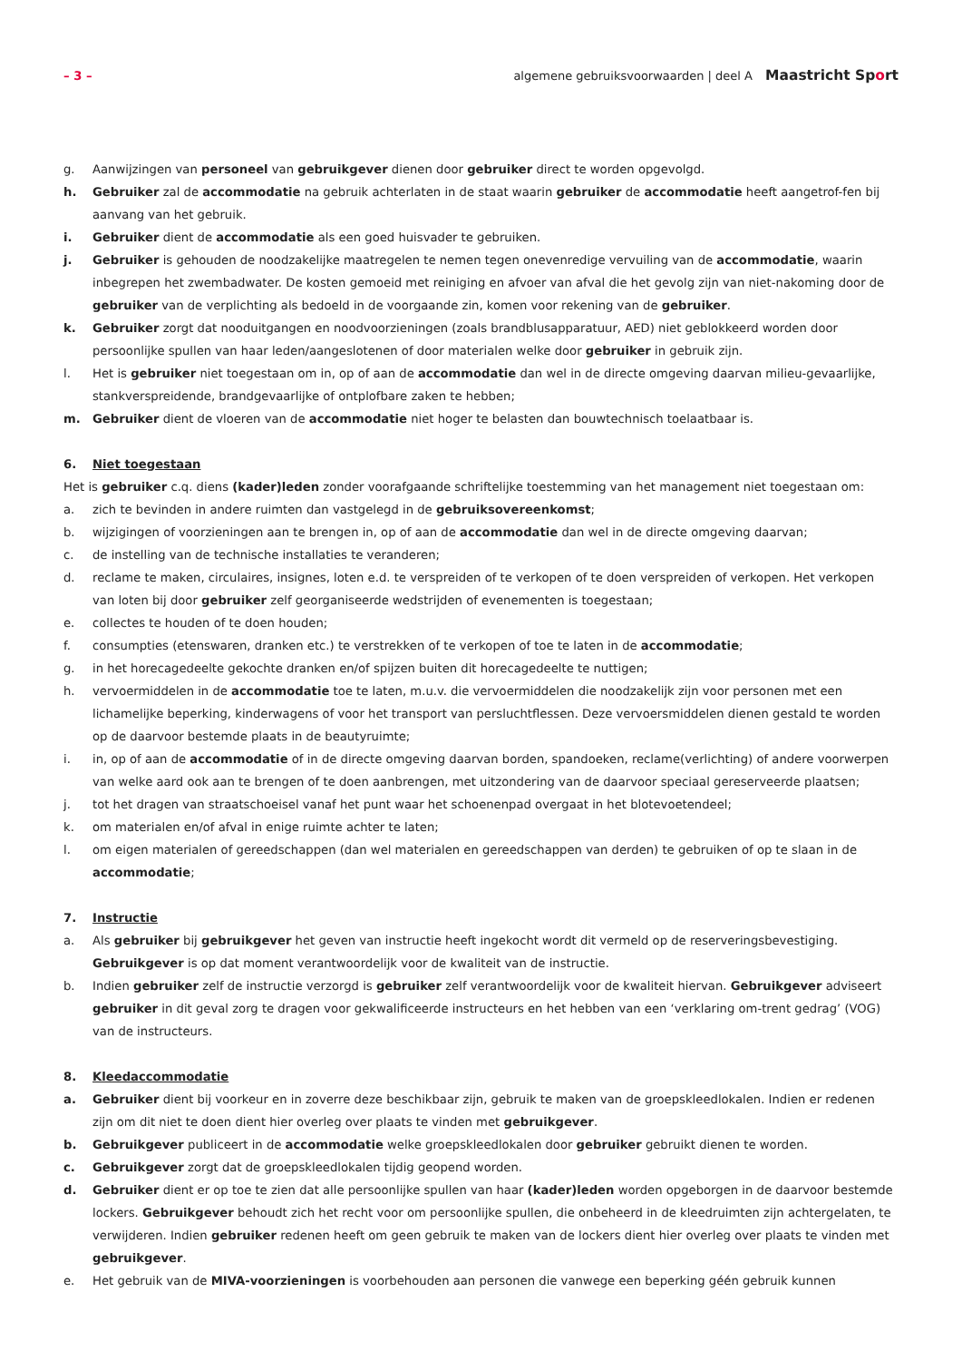– 3 – algemene gebruiksvoorwaarden | deel A Maastricht Sport
g. Aanwijzingen van personeel van gebruikgever dienen door gebruiker direct te worden opgevolgd.
h. Gebruiker zal de accommodatie na gebruik achterlaten in de staat waarin gebruiker de accommodatie heeft aangetrof-fen bij aanvang van het gebruik.
i. Gebruiker dient de accommodatie als een goed huisvader te gebruiken.
j. Gebruiker is gehouden de noodzakelijke maatregelen te nemen tegen onevenredige vervuiling van de accommodatie, waarin inbegrepen het zwembadwater. De kosten gemoeid met reiniging en afvoer van afval die het gevolg zijn van niet-nakoming door de gebruiker van de verplichting als bedoeld in de voorgaande zin, komen voor rekening van de gebruiker.
k. Gebruiker zorgt dat nooduitgangen en noodvoorzieningen (zoals brandblusapparatuur, AED) niet geblokkeerd worden door persoonlijke spullen van haar leden/aangeslotenen of door materialen welke door gebruiker in gebruik zijn.
l. Het is gebruiker niet toegestaan om in, op of aan de accommodatie dan wel in de directe omgeving daarvan milieu-gevaarlijke, stankverspreidende, brandgevaarlijke of ontplofbare zaken te hebben;
m. Gebruiker dient de vloeren van de accommodatie niet hoger te belasten dan bouwtechnisch toelaatbaar is.
6. Niet toegestaan
Het is gebruiker c.q. diens (kader)leden zonder voorafgaande schriftelijke toestemming van het management niet toegestaan om:
a. zich te bevinden in andere ruimten dan vastgelegd in de gebruiksovereenkomst;
b. wijzigingen of voorzieningen aan te brengen in, op of aan de accommodatie dan wel in de directe omgeving daarvan;
c. de instelling van de technische installaties te veranderen;
d. reclame te maken, circulaires, insignes, loten e.d. te verspreiden of te verkopen of te doen verspreiden of verkopen. Het verkopen van loten bij door gebruiker zelf georganiseerde wedstrijden of evenementen is toegestaan;
e. collectes te houden of te doen houden;
f. consumpties (etenswaren, dranken etc.) te verstrekken of te verkopen of toe te laten in de accommodatie;
g. in het horecagedeelte gekochte dranken en/of spijzen buiten dit horecagedeelte te nuttigen;
h. vervoermiddelen in de accommodatie toe te laten, m.u.v. die vervoermiddelen die noodzakelijk zijn voor personen met een lichamelijke beperking, kinderwagens of voor het transport van persluchtflessen. Deze vervoersmiddelen dienen gestald te worden op de daarvoor bestemde plaats in de beautyruimte;
i. in, op of aan de accommodatie of in de directe omgeving daarvan borden, spandoeken, reclame(verlichting) of andere voorwerpen van welke aard ook aan te brengen of te doen aanbrengen, met uitzondering van de daarvoor speciaal gereserveerde plaatsen;
j. tot het dragen van straatschoeisel vanaf het punt waar het schoenenpad overgaat in het blotevoetendeel;
k. om materialen en/of afval in enige ruimte achter te laten;
l. om eigen materialen of gereedschappen (dan wel materialen en gereedschappen van derden) te gebruiken of op te slaan in de accommodatie;
7. Instructie
a. Als gebruiker bij gebruikgever het geven van instructie heeft ingekocht wordt dit vermeld op de reserveringsbevestiging. Gebruikgever is op dat moment verantwoordelijk voor de kwaliteit van de instructie.
b. Indien gebruiker zelf de instructie verzorgd is gebruiker zelf verantwoordelijk voor de kwaliteit hiervan. Gebruikgever adviseert gebruiker in dit geval zorg te dragen voor gekwalificeerde instructeurs en het hebben van een ‘verklaring om-trent gedrag’ (VOG) van de instructeurs.
8. Kleedaccommodatie
a. Gebruiker dient bij voorkeur en in zoverre deze beschikbaar zijn, gebruik te maken van de groepskleedlokalen. Indien er redenen zijn om dit niet te doen dient hier overleg over plaats te vinden met gebruikgever.
b. Gebruikgever publiceert in de accommodatie welke groepskleedlokalen door gebruiker gebruikt dienen te worden.
c. Gebruikgever zorgt dat de groepskleedlokalen tijdig geopend worden.
d. Gebruiker dient er op toe te zien dat alle persoonlijke spullen van haar (kader)leden worden opgeborgen in de daarvoor bestemde lockers. Gebruikgever behoudt zich het recht voor om persoonlijke spullen, die onbeheerd in de kleedruimten zijn achtergelaten, te verwijderen. Indien gebruiker redenen heeft om geen gebruik te maken van de lockers dient hier overleg over plaats te vinden met gebruikgever.
e. Het gebruik van de MIVA-voorzieningen is voorbehouden aan personen die vanwege een beperking géén gebruik kunnen